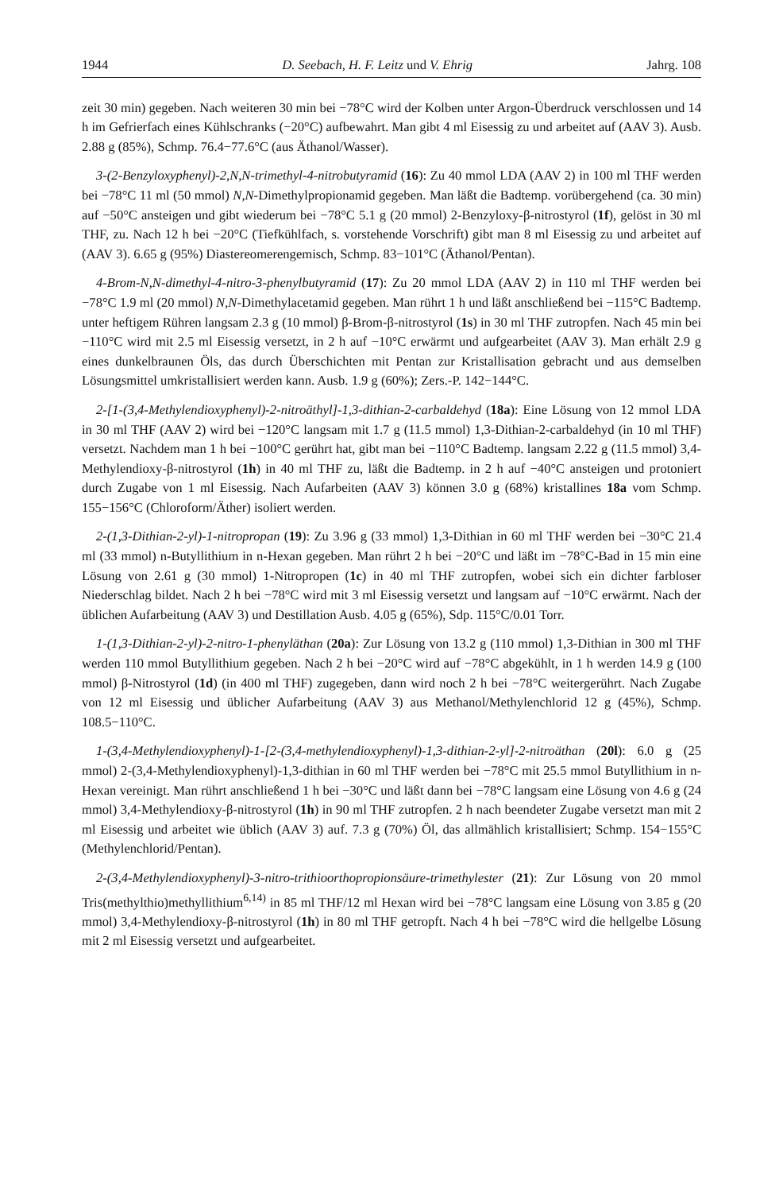1944 D. Seebach, H. F. Leitz und V. Ehrig Jahrg. 108
zeit 30 min) gegeben. Nach weiteren 30 min bei −78°C wird der Kolben unter Argon-Überdruck verschlossen und 14 h im Gefrierfach eines Kühlschranks (−20°C) aufbewahrt. Man gibt 4 ml Eisessig zu und arbeitet auf (AAV 3). Ausb. 2.88 g (85%), Schmp. 76.4−77.6°C (aus Äthanol/Wasser).
3-(2-Benzyloxyphenyl)-2,N,N-trimethyl-4-nitrobutyramid (16): Zu 40 mmol LDA (AAV 2) in 100 ml THF werden bei −78°C 11 ml (50 mmol) N,N-Dimethylpropionamid gegeben. Man läßt die Badtemp. vorübergehend (ca. 30 min) auf −50°C ansteigen und gibt wiederum bei −78°C 5.1 g (20 mmol) 2-Benzyloxy-β-nitrostyrol (1f), gelöst in 30 ml THF, zu. Nach 12 h bei −20°C (Tiefkühlfach, s. vorstehende Vorschrift) gibt man 8 ml Eisessig zu und arbeitet auf (AAV 3). 6.65 g (95%) Diastereomerengemisch, Schmp. 83−101°C (Äthanol/Pentan).
4-Brom-N,N-dimethyl-4-nitro-3-phenylbutyramid (17): Zu 20 mmol LDA (AAV 2) in 110 ml THF werden bei −78°C 1.9 ml (20 mmol) N,N-Dimethylacetamid gegeben. Man rührt 1 h und läßt anschließend bei −115°C Badtemp. unter heftigem Rühren langsam 2.3 g (10 mmol) β-Brom-β-nitrostyrol (1s) in 30 ml THF zutropfen. Nach 45 min bei −110°C wird mit 2.5 ml Eisessig versetzt, in 2 h auf −10°C erwärmt und aufgearbeitet (AAV 3). Man erhält 2.9 g eines dunkelbraunen Öls, das durch Überschichten mit Pentan zur Kristallisation gebracht und aus demselben Lösungsmittel umkristallisiert werden kann. Ausb. 1.9 g (60%); Zers.-P. 142−144°C.
2-[1-(3,4-Methylendioxyphenyl)-2-nitroäthyl]-1,3-dithian-2-carbaldehyd (18a): Eine Lösung von 12 mmol LDA in 30 ml THF (AAV 2) wird bei −120°C langsam mit 1.7 g (11.5 mmol) 1,3-Dithian-2-carbaldehyd (in 10 ml THF) versetzt. Nachdem man 1 h bei −100°C gerührt hat, gibt man bei −110°C Badtemp. langsam 2.22 g (11.5 mmol) 3,4-Methylendioxy-β-nitrostyrol (1h) in 40 ml THF zu, läßt die Badtemp. in 2 h auf −40°C ansteigen und protoniert durch Zugabe von 1 ml Eisessig. Nach Aufarbeiten (AAV 3) können 3.0 g (68%) kristallines 18a vom Schmp. 155−156°C (Chloroform/Äther) isoliert werden.
2-(1,3-Dithian-2-yl)-1-nitropropan (19): Zu 3.96 g (33 mmol) 1,3-Dithian in 60 ml THF werden bei −30°C 21.4 ml (33 mmol) n-Butyllithium in n-Hexan gegeben. Man rührt 2 h bei −20°C und läßt im −78°C-Bad in 15 min eine Lösung von 2.61 g (30 mmol) 1-Nitropropen (1c) in 40 ml THF zutropfen, wobei sich ein dichter farbloser Niederschlag bildet. Nach 2 h bei −78°C wird mit 3 ml Eisessig versetzt und langsam auf −10°C erwärmt. Nach der üblichen Aufarbeitung (AAV 3) und Destillation Ausb. 4.05 g (65%), Sdp. 115°C/0.01 Torr.
1-(1,3-Dithian-2-yl)-2-nitro-1-phenyläthan (20a): Zur Lösung von 13.2 g (110 mmol) 1,3-Dithian in 300 ml THF werden 110 mmol Butyllithium gegeben. Nach 2 h bei −20°C wird auf −78°C abgekühlt, in 1 h werden 14.9 g (100 mmol) β-Nitrostyrol (1d) (in 400 ml THF) zugegeben, dann wird noch 2 h bei −78°C weitergerührt. Nach Zugabe von 12 ml Eisessig und üblicher Aufarbeitung (AAV 3) aus Methanol/Methylenchlorid 12 g (45%), Schmp. 108.5−110°C.
1-(3,4-Methylendioxyphenyl)-1-[2-(3,4-methylendioxyphenyl)-1,3-dithian-2-yl]-2-nitroäthan (20l): 6.0 g (25 mmol) 2-(3,4-Methylendioxyphenyl)-1,3-dithian in 60 ml THF werden bei −78°C mit 25.5 mmol Butyllithium in n-Hexan vereinigt. Man rührt anschließend 1 h bei −30°C und läßt dann bei −78°C langsam eine Lösung von 4.6 g (24 mmol) 3,4-Methylendioxy-β-nitrostyrol (1h) in 90 ml THF zutropfen. 2 h nach beendeter Zugabe versetzt man mit 2 ml Eisessig und arbeitet wie üblich (AAV 3) auf. 7.3 g (70%) Öl, das allmählich kristallisiert; Schmp. 154−155°C (Methylenchlorid/Pentan).
2-(3,4-Methylendioxyphenyl)-3-nitro-trithioorthopropionsäure-trimethylester (21): Zur Lösung von 20 mmol Tris(methylthio)methyllithium<sup>6,14)</sup> in 85 ml THF/12 ml Hexan wird bei −78°C langsam eine Lösung von 3.85 g (20 mmol) 3,4-Methylendioxy-β-nitrostyrol (1h) in 80 ml THF getropft. Nach 4 h bei −78°C wird die hellgelbe Lösung mit 2 ml Eisessig versetzt und aufgearbeitet.